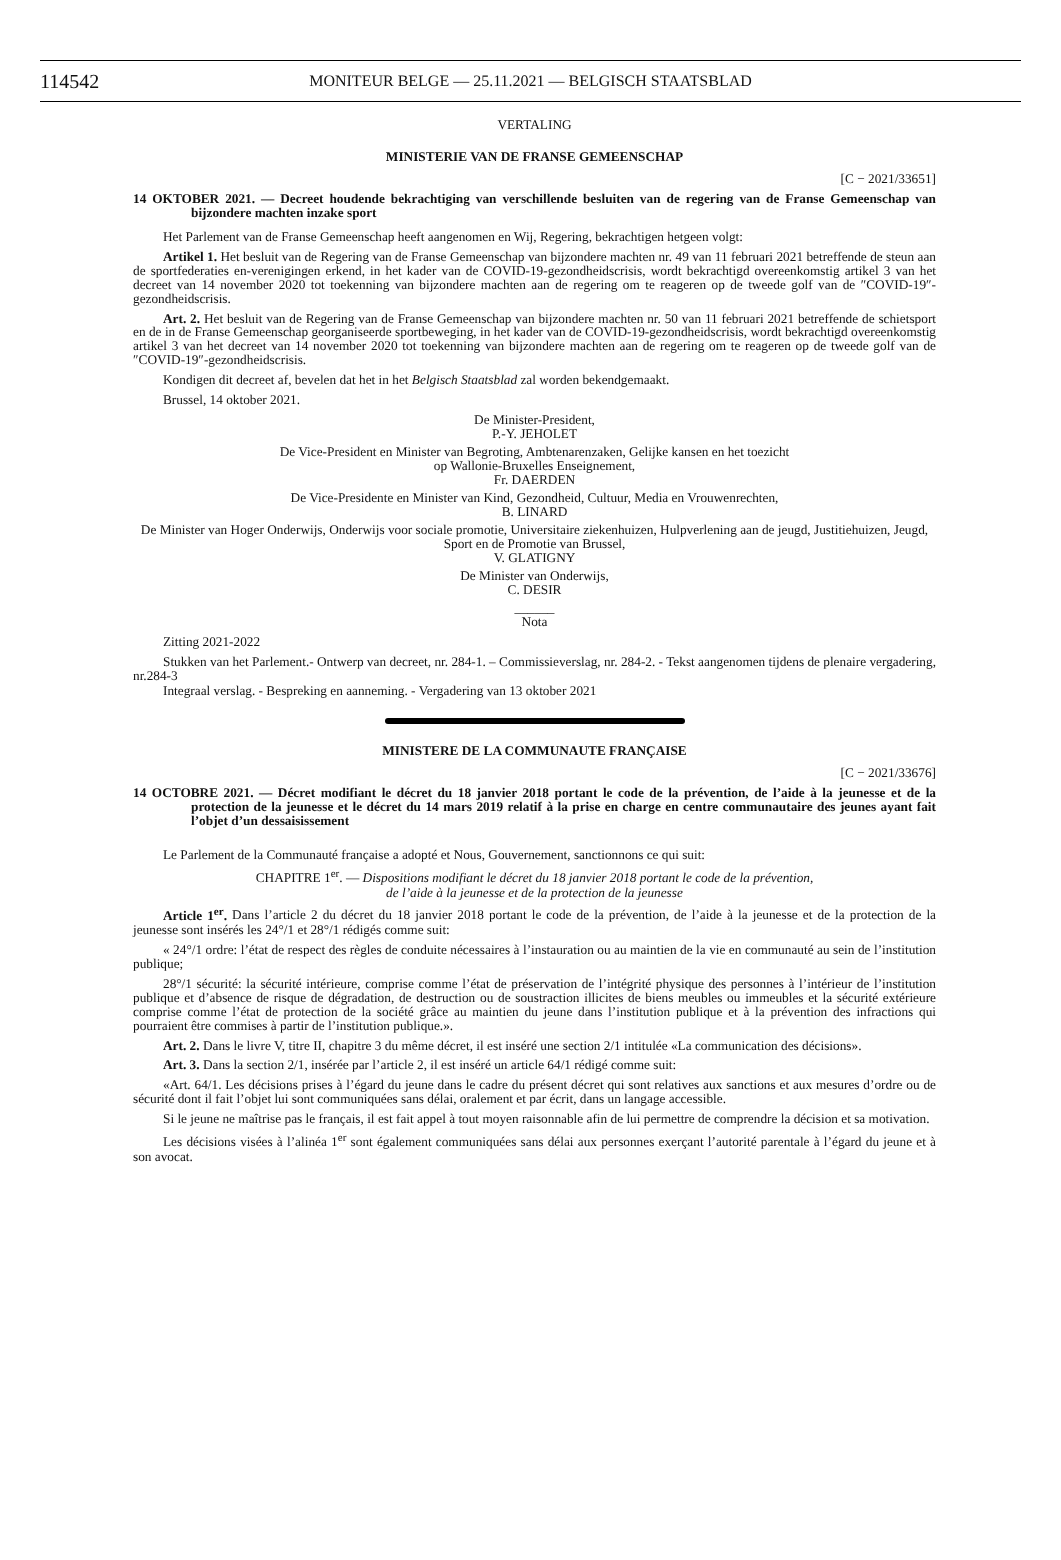114542
MONITEUR BELGE — 25.11.2021 — BELGISCH STAATSBLAD
VERTALING
MINISTERIE VAN DE FRANSE GEMEENSCHAP
[C − 2021/33651]
14 OKTOBER 2021. — Decreet houdende bekrachtiging van verschillende besluiten van de regering van de Franse Gemeenschap van bijzondere machten inzake sport
Het Parlement van de Franse Gemeenschap heeft aangenomen en Wij, Regering, bekrachtigen hetgeen volgt:
Artikel 1. Het besluit van de Regering van de Franse Gemeenschap van bijzondere machten nr. 49 van 11 februari 2021 betreffende de steun aan de sportfederaties en-verenigingen erkend, in het kader van de COVID-19-gezondheidscrisis, wordt bekrachtigd overeenkomstig artikel 3 van het decreet van 14 november 2020 tot toekenning van bijzondere machten aan de regering om te reageren op de tweede golf van de ″COVID-19″-gezondheidscrisis.
Art. 2. Het besluit van de Regering van de Franse Gemeenschap van bijzondere machten nr. 50 van 11 februari 2021 betreffende de schietsport en de in de Franse Gemeenschap georganiseerde sportbeweging, in het kader van de COVID-19-gezondheidscrisis, wordt bekrachtigd overeenkomstig artikel 3 van het decreet van 14 november 2020 tot toekenning van bijzondere machten aan de regering om te reageren op de tweede golf van de ″COVID-19″-gezondheidscrisis.
Kondigen dit decreet af, bevelen dat het in het Belgisch Staatsblad zal worden bekendgemaakt.
Brussel, 14 oktober 2021.
De Minister-President,
P.-Y. JEHOLET
De Vice-President en Minister van Begroting, Ambtenarenzaken, Gelijke kansen en het toezicht
op Wallonie-Bruxelles Enseignement,
Fr. DAERDEN
De Vice-Presidente en Minister van Kind, Gezondheid, Cultuur, Media en Vrouwenrechten,
B. LINARD
De Minister van Hoger Onderwijs, Onderwijs voor sociale promotie, Universitaire ziekenhuizen, Hulpverlening aan de jeugd, Justitiehuizen, Jeugd, Sport en de Promotie van Brussel,
V. GLATIGNY
De Minister van Onderwijs,
C. DESIR
______
Nota
Zitting 2021-2022
Stukken van het Parlement.- Ontwerp van decreet, nr. 284-1. – Commissieverslag, nr. 284-2. - Tekst aangenomen tijdens de plenaire vergadering, nr.284-3
Integraal verslag. - Bespreking en aanneming. - Vergadering van 13 oktober 2021
MINISTERE DE LA COMMUNAUTE FRANÇAISE
[C − 2021/33676]
14 OCTOBRE 2021. — Décret modifiant le décret du 18 janvier 2018 portant le code de la prévention, de l’aide à la jeunesse et de la protection de la jeunesse et le décret du 14 mars 2019 relatif à la prise en charge en centre communautaire des jeunes ayant fait l’objet d’un dessaisissement
Le Parlement de la Communauté française a adopté et Nous, Gouvernement, sanctionnons ce qui suit:
CHAPITRE 1<sup>er</sup>. — Dispositions modifiant le décret du 18 janvier 2018 portant le code de la prévention,
de l’aide à la jeunesse et de la protection de la jeunesse
Article 1<sup>er</sup>. Dans l’article 2 du décret du 18 janvier 2018 portant le code de la prévention, de l’aide à la jeunesse et de la protection de la jeunesse sont insérés les 24°/1 et 28°/1 rédigés comme suit:
« 24°/1 ordre: l’état de respect des règles de conduite nécessaires à l’instauration ou au maintien de la vie en communauté au sein de l’institution publique;
28°/1 sécurité: la sécurité intérieure, comprise comme l’état de préservation de l’intégrité physique des personnes à l’intérieur de l’institution publique et d’absence de risque de dégradation, de destruction ou de soustraction illicites de biens meubles ou immeubles et la sécurité extérieure comprise comme l’état de protection de la société grâce au maintien du jeune dans l’institution publique et à la prévention des infractions qui pourraient être commises à partir de l’institution publique.».
Art. 2. Dans le livre V, titre II, chapitre 3 du même décret, il est inséré une section 2/1 intitulée «La communication des décisions».
Art. 3. Dans la section 2/1, insérée par l’article 2, il est inséré un article 64/1 rédigé comme suit:
«Art. 64/1. Les décisions prises à l’égard du jeune dans le cadre du présent décret qui sont relatives aux sanctions et aux mesures d’ordre ou de sécurité dont il fait l’objet lui sont communiquées sans délai, oralement et par écrit, dans un langage accessible.
Si le jeune ne maîtrise pas le français, il est fait appel à tout moyen raisonnable afin de lui permettre de comprendre la décision et sa motivation.
Les décisions visées à l’alinéa 1<sup>er</sup> sont également communiquées sans délai aux personnes exerçant l’autorité parentale à l’égard du jeune et à son avocat.